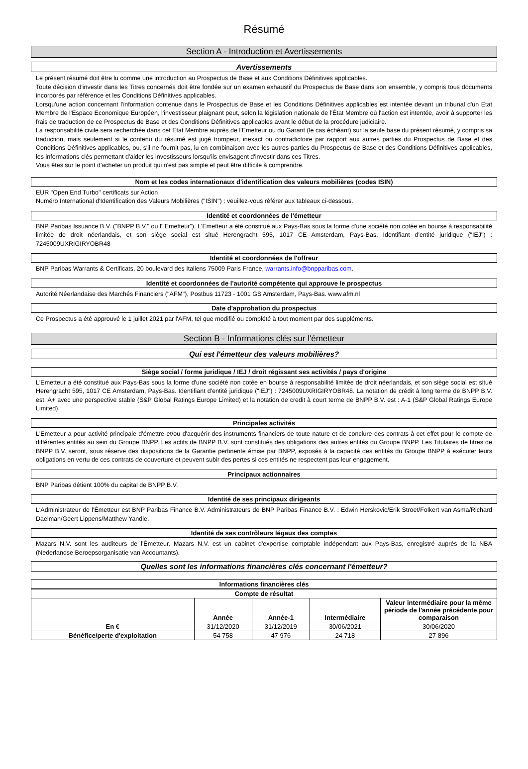Résumé
Section A - Introduction et Avertissements
Avertissements
Le présent résumé doit être lu comme une introduction au Prospectus de Base et aux Conditions Définitives applicables.
Toute décision d'investir dans les Titres concernés doit être fondée sur un examen exhaustif du Prospectus de Base dans son ensemble, y compris tous documents incorporés par référence et les Conditions Définitives applicables.
Lorsqu'une action concernant l'information contenue dans le Prospectus de Base et les Conditions Définitives applicables est intentée devant un tribunal d'un Etat Membre de l'Espace Economique Européen, l'investisseur plaignant peut, selon la législation nationale de l'État Membre où l'action est intentée, avoir à supporter les frais de traduction de ce Prospectus de Base et des Conditions Définitives applicables avant le début de la procédure judiciaire.
La responsabilité civile sera recherchée dans cet Etat Membre auprès de l'Emetteur ou du Garant (le cas échéant) sur la seule base du présent résumé, y compris sa traduction, mais seulement si le contenu du résumé est jugé trompeur, inexact ou contradictoire par rapport aux autres parties du Prospectus de Base et des Conditions Définitives applicables, ou, s'il ne fournit pas, lu en combinaison avec les autres parties du Prospectus de Base et des Conditions Définitives applicables, les informations clés permettant d'aider les investisseurs lorsqu'ils envisagent d'investir dans ces Titres.
Vous êtes sur le point d'acheter un produit qui n'est pas simple et peut être difficile à comprendre.
Nom et les codes internationaux d'identification des valeurs mobilières (codes ISIN)
EUR "Open End Turbo" certificats sur Action
Numéro International d'Identification des Valeurs Mobilières ("ISIN") : veuillez-vous référer aux tableaux ci-dessous.
Identité et coordonnées de l'émetteur
BNP Paribas Issuance B.V. ("BNPP B.V." ou l'"Emetteur"). L'Emetteur a été constitué aux Pays-Bas sous la forme d'une société non cotée en bourse à responsabilité limitée de droit néerlandais, et son siège social est situé Herengracht 595, 1017 CE Amsterdam, Pays-Bas. Identifiant d'entité juridique ("IEJ") : 7245009UXRIGIRYOBR48
Identité et coordonnées de l'offreur
BNP Paribas Warrants & Certificats, 20 boulevard des Italiens 75009 Paris France, warrants.info@bnpparibas.com.
Identité et coordonnées de l'autorité compétente qui approuve le prospectus
Autorité Néerlandaise des Marchés Financiers ("AFM"), Postbus 11723 - 1001 GS Amsterdam, Pays-Bas. www.afm.nl
Date d'approbation du prospectus
Ce Prospectus a été approuvé le 1 juillet 2021 par l'AFM, tel que modifié ou complété à tout moment par des suppléments.
Section B - Informations clés sur l'émetteur
Qui est l'émetteur des valeurs mobilières?
Siège social / forme juridique / IEJ / droit régissant ses activités / pays d'origine
L'Emetteur a été constitué aux Pays-Bas sous la forme d'une société non cotée en bourse à responsabilité limitée de droit néerlandais, et son siège social est situé Herengracht 595, 1017 CE Amsterdam, Pays-Bas. Identifiant d'entité juridique ("IEJ") : 7245009UXRIGIRYOBR48. La notation de crédit à long terme de BNPP B.V. est: A+ avec une perspective stable (S&P Global Ratings Europe Limited) et la notation de credit à court terme de BNPP B.V. est : A-1 (S&P Global Ratings Europe Limited).
Principales activités
L'Emetteur a pour activité principale d'émettre et/ou d'acquérir des instruments financiers de toute nature et de conclure des contrats à cet effet pour le compte de différentes entités au sein du Groupe BNPP. Les actifs de BNPP B.V. sont constitués des obligations des autres entités du Groupe BNPP. Les Titulaires de titres de BNPP B.V. seront, sous réserve des dispositions de la Garantie pertinente émise par BNPP, exposés à la capacité des entités du Groupe BNPP à exécuter leurs obligations en vertu de ces contrats de couverture et peuvent subir des pertes si ces entités ne respectent pas leur engagement.
Principaux actionnaires
BNP Paribas détient 100% du capital de BNPP B.V.
Identité de ses principaux dirigeants
L'Administrateur de l'Émetteur est BNP Paribas Finance B.V. Administrateurs de BNP Paribas Finance B.V. : Edwin Herskovic/Erik Stroet/Folkert van Asma/Richard Daelman/Geert Lippens/Matthew Yandle.
Identité de ses contrôleurs légaux des comptes
Mazars N.V. sont les auditeurs de l'Émetteur. Mazars N.V. est un cabinet d'expertise comptable indépendant aux Pays-Bas, enregistré auprès de la NBA (Nederlandse Beroepsorganisatie van Accountants).
Quelles sont les informations financières clés concernant l'émetteur?
Informations financières clés
| Compte de résultat | | | | |
| --- | --- | --- | --- | --- |
| | Année | Année-1 | Intermédiaire | Valeur intermédiaire pour la même période de l'année précédente pour comparaison |
| En € | 31/12/2020 | 31/12/2019 | 30/06/2021 | 30/06/2020 |
| Bénéfice/perte d'exploitation | 54 758 | 47 976 | 24 718 | 27 896 |